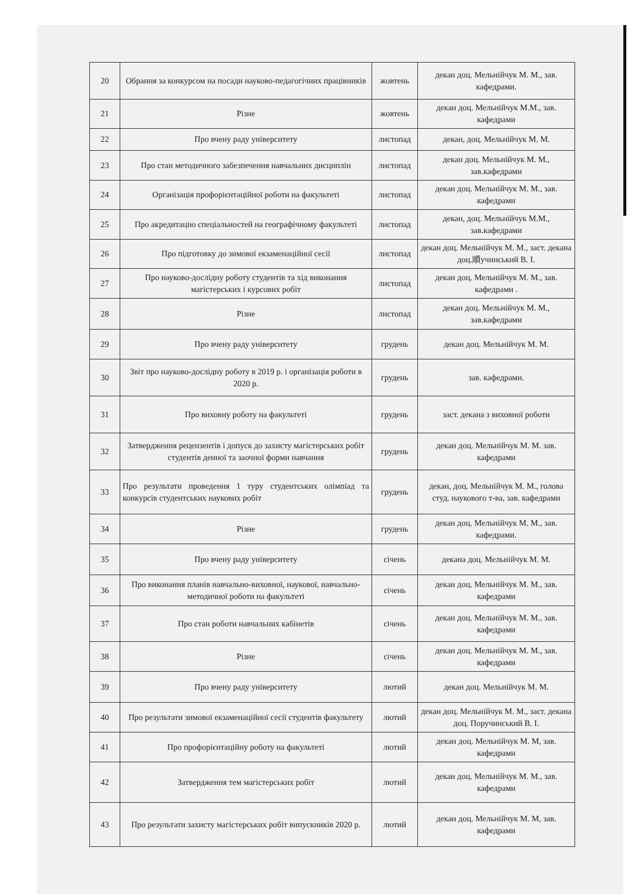| 20 | Обрання за конкурсом на посади науково-педагогічних працівників | жовтень | декан доц. Мельнійчук М. М., зав. кафедрами. |
| 21 | Різне | жовтень | декан доц. Мельнійчук М.М., зав. кафедрами |
| 22 | Про вчену раду університету | листопад | декан, доц. Мельнійчук М. М. |
| 23 | Про стан методичного забезпечення навчальних дисциплін | листопад | декан доц. Мельнійчук М. М., зав.кафедрами |
| 24 | Організація профорієнтаційної роботи на факультеті | листопад | декан доц. Мельнійчук М. М., зав. кафедрами |
| 25 | Про акредитацію спеціальностей на географічному факультеті | листопад | декан, доц. Мельнійчук М.М., зав.кафедрами |
| 26 | Про підготовку до зимової екзаменаційної сесії | листопад | декан доц. Мельнійчук М. М., заст. декана доц.順учинський В. І. |
| 27 | Про науково-дослідну роботу студентів та хід виконання магістерських і курсових робіт | листопад | декан доц. Мельнійчук М. М., зав. кафедрами . |
| 28 | Різне | листопад | декан доц. Мельнійчук М. М., зав.кафедрами |
| 29 | Про вчену раду університету | грудень | декан доц. Мельнійчук М. М. |
| 30 | Звіт про науково-дослідну роботу в 2019 р. і організація роботи в 2020 р. | грудень | зав. кафедрами. |
| 31 | Про виховну роботу на факультеті | грудень | заст. декана з виховної роботи |
| 32 | Затвердження рецензентів і допуск до захисту магістерських робіт студентів денної та заочної форми навчання | грудень | декан доц. Мельнійчук М. М. зав. кафедрами |
| 33 | Про результати проведення 1 туру студентських олімпіад та конкурсів студентських наукових робіт | грудень | декан, доц. Мельнійчук М. М., голова студ. наукового т-ва, зав. кафедрами |
| 34 | Різне | грудень | декан доц. Мельнійчук М. М., зав. кафедрами. |
| 35 | Про вчену раду університету | січень | декана доц. Мельнійчук М. М. |
| 36 | Про виконання планів навчально-виховної, наукової, навчально-методичної роботи на факультеті | січень | декан доц. Мельнійчук М. М., зав. кафедрами |
| 37 | Про стан роботи навчальних кабінетів | січень | декан доц. Мельнійчук М. М., зав. кафедрами |
| 38 | Різне | січень | декан доц. Мельнійчук М. М., зав. кафедрами |
| 39 | Про вчену раду університету | лютий | декан доц. Мельнійчук М. М. |
| 40 | Про результати зимової екзаменаційної сесії студентів факультету | лютий | декан доц. Мельнійчук М. М., заст. декана доц. Поручинський В. І. |
| 41 | Про профорієнтаційну роботу на факультеті | лютий | декан доц. Мельнійчук М. М, зав. кафедрами |
| 42 | Затвердження тем магістерських робіт | лютий | декан доц. Мельнійчук М. М., зав. кафедрами |
| 43 | Про результати захисту магістерських робіт випускників 2020 р. | лютий | декан доц. Мельнійчук М. М, зав. кафедрами |